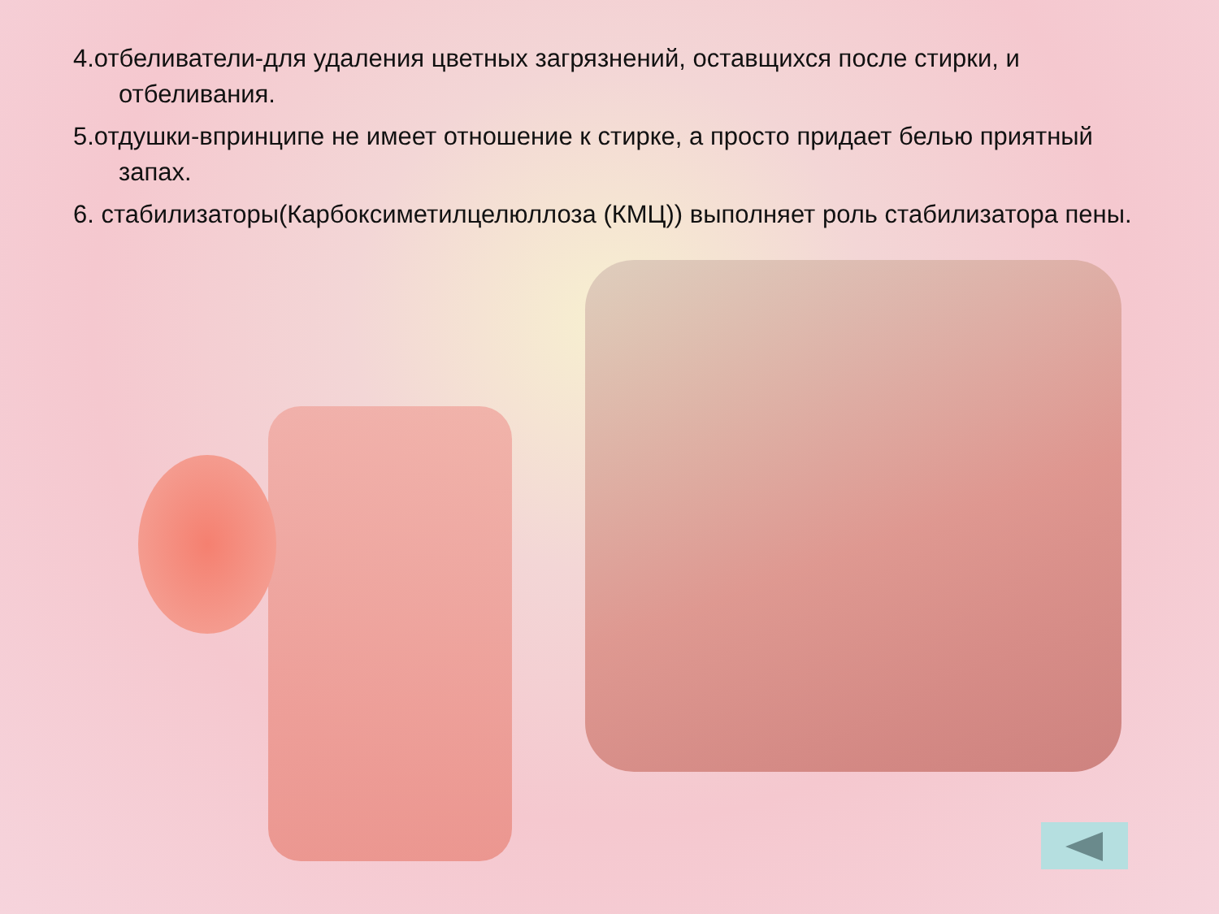4.отбеливатели-для удаления цветных загрязнений, оставщихся после стирки, и отбеливания.
5.отдушки-впринципе не имеет отношение к стирке, а просто придает белью приятный запах.
6. стабилизаторы(Карбоксиметилцелюллоза (КМЦ)) выполняет роль стабилизатора пены.